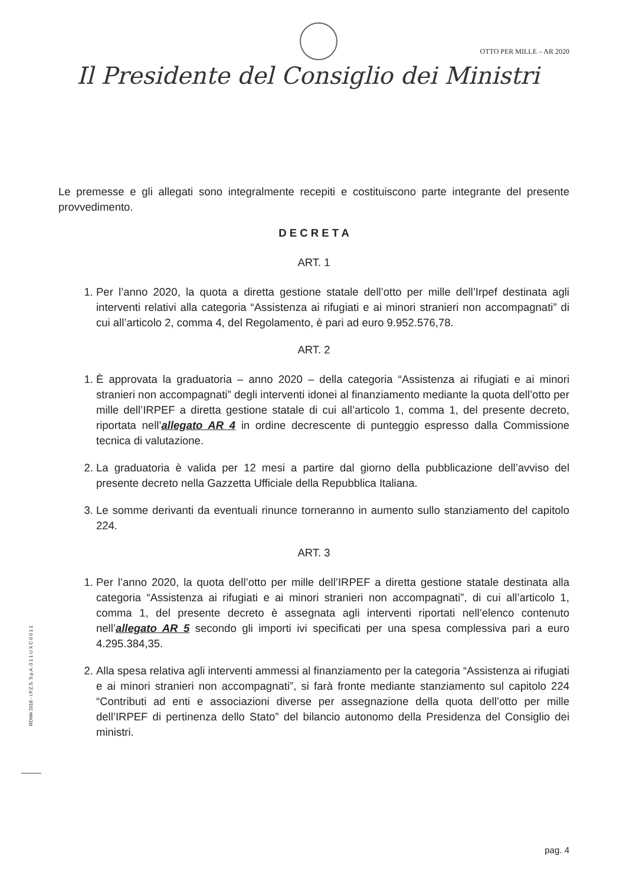OTTO PER MILLE – AR 2020
Il Presidente del Consiglio dei Ministri
Le premesse e gli allegati sono integralmente recepiti e costituiscono parte integrante del presente provvedimento.
D E C R E T A
ART. 1
1. Per l’anno 2020, la quota a diretta gestione statale dell’otto per mille dell’Irpef destinata agli interventi relativi alla categoria “Assistenza ai rifugiati e ai minori stranieri non accompagnati” di cui all’articolo 2, comma 4, del Regolamento, è pari ad euro 9.952.576,78.
ART. 2
1. È approvata la graduatoria – anno 2020 – della categoria “Assistenza ai rifugiati e ai minori stranieri non accompagnati” degli interventi idonei al finanziamento mediante la quota dell’otto per mille dell’IRPEF a diretta gestione statale di cui all’articolo 1, comma 1, del presente decreto, riportata nell’allegato AR 4 in ordine decrescente di punteggio espresso dalla Commissione tecnica di valutazione.
2. La graduatoria è valida per 12 mesi a partire dal giorno della pubblicazione dell’avviso del presente decreto nella Gazzetta Ufficiale della Repubblica Italiana.
3. Le somme derivanti da eventuali rinunce torneranno in aumento sullo stanziamento del capitolo 224.
ART. 3
1. Per l’anno 2020, la quota dell’otto per mille dell’IRPEF a diretta gestione statale destinata alla categoria “Assistenza ai rifugiati e ai minori stranieri non accompagnati”, di cui all’articolo 1, comma 1, del presente decreto è assegnata agli interventi riportati nell’elenco contenuto nell’allegato AR 5 secondo gli importi ivi specificati per una spesa complessiva pari a euro 4.295.384,35.
2. Alla spesa relativa agli interventi ammessi al finanziamento per la categoria “Assistenza ai rifugiati e ai minori stranieri non accompagnati”, si farà fronte mediante stanziamento sul capitolo 224 “Contributi ad enti e associazioni diverse per assegnazione della quota dell’otto per mille dell’IRPEF di pertinenza dello Stato” del bilancio autonomo della Presidenza del Consiglio dei ministri.
ROMA 2018 - I.P.Z.S. S.p.A. 0 1 1 U X C 0 0 1 1
pag. 4